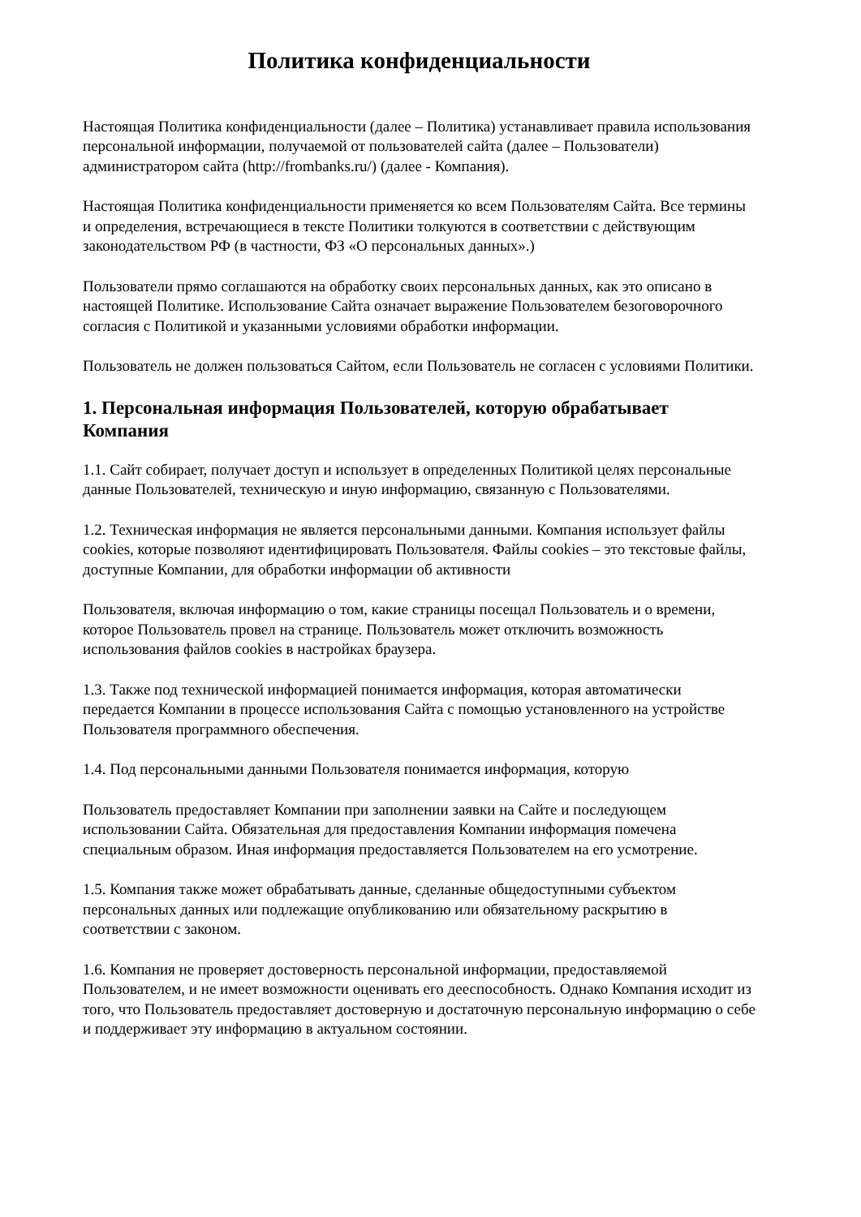Политика конфиденциальности
Настоящая Политика конфиденциальности (далее – Политика) устанавливает правила использования персональной информации, получаемой от пользователей сайта (далее – Пользователи) администратором сайта (http://frombanks.ru/) (далее - Компания).
Настоящая Политика конфиденциальности применяется ко всем Пользователям Сайта. Все термины и определения, встречающиеся в тексте Политики толкуются в соответствии с действующим законодательством РФ (в частности, ФЗ «О персональных данных».)
Пользователи прямо соглашаются на обработку своих персональных данных, как это описано в настоящей Политике. Использование Сайта означает выражение Пользователем безоговорочного согласия с Политикой и указанными условиями обработки информации.
Пользователь не должен пользоваться Сайтом, если Пользователь не согласен с условиями Политики.
1. Персональная информация Пользователей, которую обрабатывает Компания
1.1. Сайт собирает, получает доступ и использует в определенных Политикой целях персональные данные Пользователей, техническую и иную информацию, связанную с Пользователями.
1.2. Техническая информация не является персональными данными. Компания использует файлы cookies, которые позволяют идентифицировать Пользователя. Файлы cookies – это текстовые файлы, доступные Компании, для обработки информации об активности
Пользователя, включая информацию о том, какие страницы посещал Пользователь и о времени, которое Пользователь провел на странице. Пользователь может отключить возможность использования файлов cookies в настройках браузера.
1.3. Также под технической информацией понимается информация, которая автоматически передается Компании в процессе использования Сайта с помощью установленного на устройстве Пользователя программного обеспечения.
1.4. Под персональными данными Пользователя понимается информация, которую
Пользователь предоставляет Компании при заполнении заявки на Сайте и последующем использовании Сайта. Обязательная для предоставления Компании информация помечена специальным образом. Иная информация предоставляется Пользователем на его усмотрение.
1.5. Компания также может обрабатывать данные, сделанные общедоступными субъектом персональных данных или подлежащие опубликованию или обязательному раскрытию в соответствии с законом.
1.6. Компания не проверяет достоверность персональной информации, предоставляемой Пользователем, и не имеет возможности оценивать его дееспособность. Однако Компания исходит из того, что Пользователь предоставляет достоверную и достаточную персональную информацию о себе и поддерживает эту информацию в актуальном состоянии.